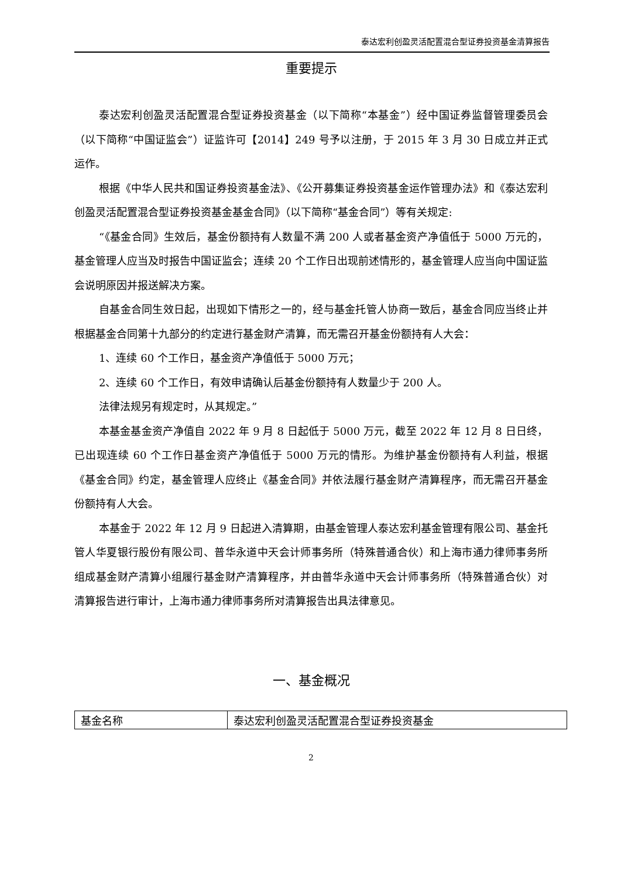泰达宏利创盈灵活配置混合型证券投资基金清算报告
重要提示
泰达宏利创盈灵活配置混合型证券投资基金（以下简称“本基金”）经中国证券监督管理委员会（以下简称“中国证监会”）证监许可【2014】249 号予以注册，于 2015 年 3 月 30 日成立并正式运作。
根据《中华人民共和国证券投资基金法》、《公开募集证券投资基金运作管理办法》和《泰达宏利创盈灵活配置混合型证券投资基金基金合同》（以下简称“基金合同”）等有关规定:
“《基金合同》生效后，基金份额持有人数量不满 200 人或者基金资产净值低于 5000 万元的，基金管理人应当及时报告中国证监会；连续 20 个工作日出现前述情形的，基金管理人应当向中国证监会说明原因并报送解决方案。
自基金合同生效日起，出现如下情形之一的，经与基金托管人协商一致后，基金合同应当终止并根据基金合同第十九部分的约定进行基金财产清算，而无需召开基金份额持有人大会：
1、连续 60 个工作日，基金资产净值低于 5000 万元；
2、连续 60 个工作日，有效申请确认后基金份额持有人数量少于 200 人。
法律法规另有规定时，从其规定。”
本基金基金资产净值自 2022 年 9 月 8 日起低于 5000 万元，截至 2022 年 12 月 8 日日终，已出现连续 60 个工作日基金资产净值低于 5000 万元的情形。为维护基金份额持有人利益，根据《基金合同》约定，基金管理人应终止《基金合同》并依法履行基金财产清算程序，而无需召开基金份额持有人大会。
本基金于 2022 年 12 月 9 日起进入清算期，由基金管理人泰达宏利基金管理有限公司、基金托管人华夏银行股份有限公司、普华永道中天会计师事务所（特殊普通合伙）和上海市通力律师事务所组成基金财产清算小组履行基金财产清算程序，并由普华永道中天会计师事务所（特殊普通合伙）对清算报告进行审计，上海市通力律师事务所对清算报告出具法律意见。
一、基金概况
| 基金名称 | 泰达宏利创盈灵活配置混合型证券投资基金 |
2